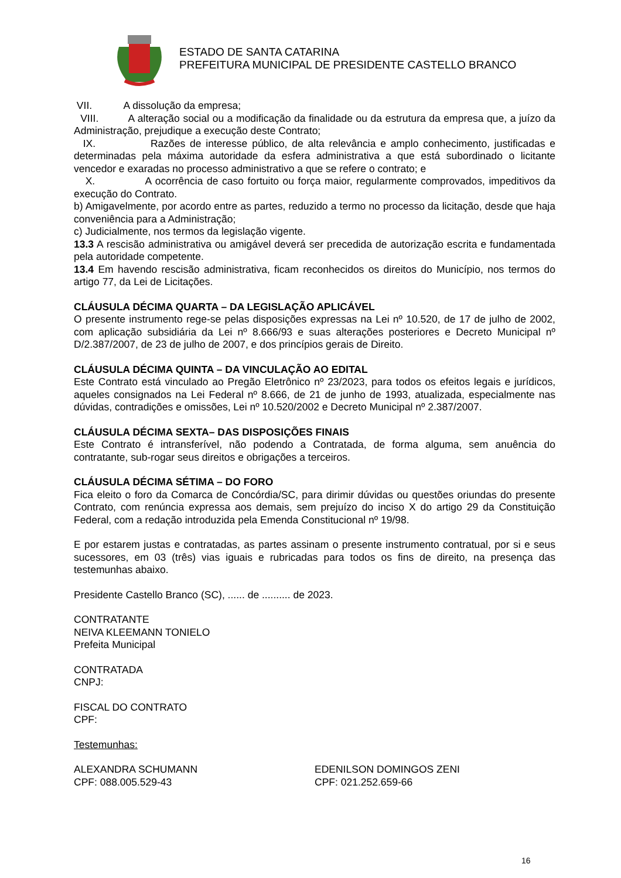ESTADO DE SANTA CATARINA
PREFEITURA MUNICIPAL DE PRESIDENTE CASTELLO BRANCO
VII. A dissolução da empresa;
VIII. A alteração social ou a modificação da finalidade ou da estrutura da empresa que, a juízo da Administração, prejudique a execução deste Contrato;
IX. Razões de interesse público, de alta relevância e amplo conhecimento, justificadas e determinadas pela máxima autoridade da esfera administrativa a que está subordinado o licitante vencedor e exaradas no processo administrativo a que se refere o contrato; e
X. A ocorrência de caso fortuito ou força maior, regularmente comprovados, impeditivos da execução do Contrato.
b) Amigavelmente, por acordo entre as partes, reduzido a termo no processo da licitação, desde que haja conveniência para a Administração;
c) Judicialmente, nos termos da legislação vigente.
13.3 A rescisão administrativa ou amigável deverá ser precedida de autorização escrita e fundamentada pela autoridade competente.
13.4 Em havendo rescisão administrativa, ficam reconhecidos os direitos do Município, nos termos do artigo 77, da Lei de Licitações.
CLÁUSULA DÉCIMA QUARTA – DA LEGISLAÇÃO APLICÁVEL
O presente instrumento rege-se pelas disposições expressas na Lei nº 10.520, de 17 de julho de 2002, com aplicação subsidiária da Lei nº 8.666/93 e suas alterações posteriores e Decreto Municipal nº D/2.387/2007, de 23 de julho de 2007, e dos princípios gerais de Direito.
CLÁUSULA DÉCIMA QUINTA – DA VINCULAÇÃO AO EDITAL
Este Contrato está vinculado ao Pregão Eletrônico nº 23/2023, para todos os efeitos legais e jurídicos, aqueles consignados na Lei Federal nº 8.666, de 21 de junho de 1993, atualizada, especialmente nas dúvidas, contradições e omissões, Lei nº 10.520/2002 e Decreto Municipal nº 2.387/2007.
CLÁUSULA DÉCIMA SEXTA– DAS DISPOSIÇÕES FINAIS
Este Contrato é intransferível, não podendo a Contratada, de forma alguma, sem anuência do contratante, sub-rogar seus direitos e obrigações a terceiros.
CLÁUSULA DÉCIMA SÉTIMA – DO FORO
Fica eleito o foro da Comarca de Concórdia/SC, para dirimir dúvidas ou questões oriundas do presente Contrato, com renúncia expressa aos demais, sem prejuízo do inciso X do artigo 29 da Constituição Federal, com a redação introduzida pela Emenda Constitucional nº 19/98.
E por estarem justas e contratadas, as partes assinam o presente instrumento contratual, por si e seus sucessores, em 03 (três) vias iguais e rubricadas para todos os fins de direito, na presença das testemunhas abaixo.
Presidente Castello Branco (SC), ...... de .......... de 2023.
CONTRATANTE
NEIVA KLEEMANN TONIELO
Prefeita Municipal
CONTRATADA
CNPJ:
FISCAL DO CONTRATO
CPF:
Testemunhas:
ALEXANDRA SCHUMANN
CPF: 088.005.529-43
EDENILSON DOMINGOS ZENI
CPF: 021.252.659-66
16